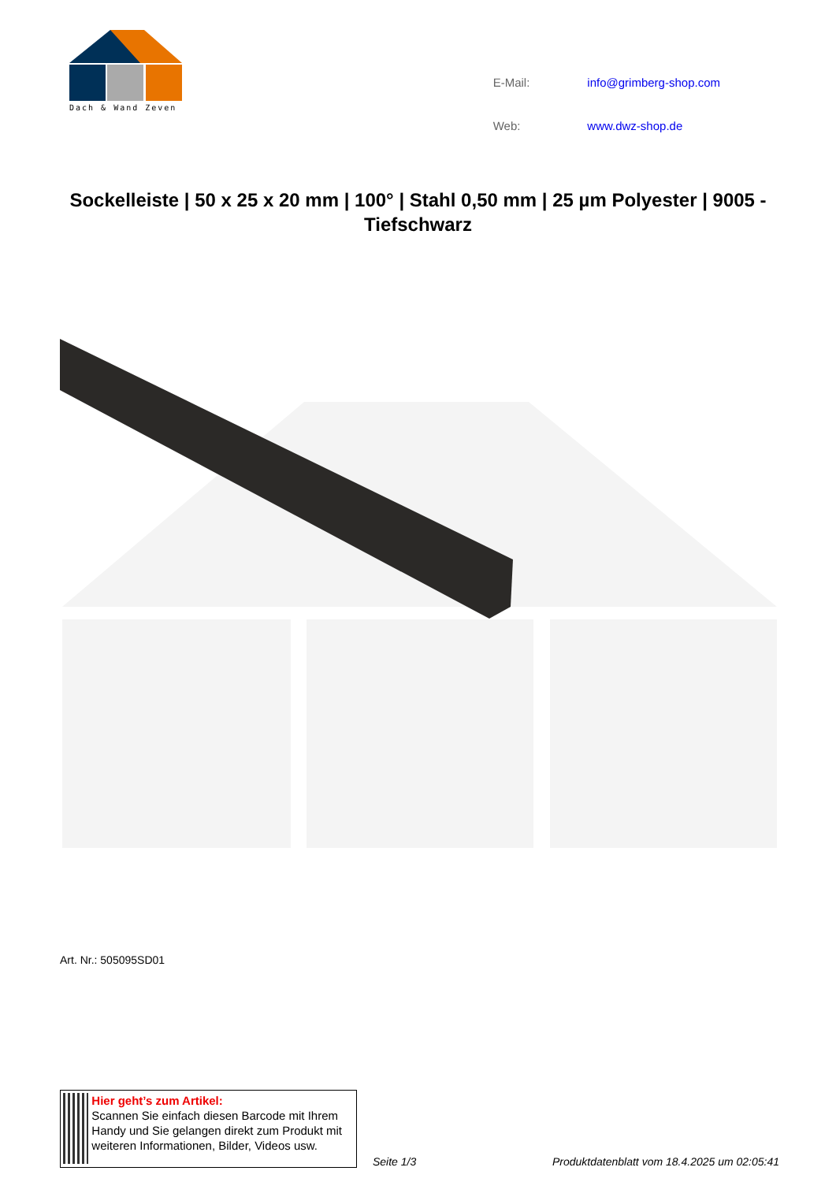Dach & Wand Zeven
| E-Mail: | info@grimberg-shop.com |
| Web: | www.dwz-shop.de |
Sockelleiste | 50 x 25 x 20 mm | 100° | Stahl 0,50 mm | 25 µm Polyester | 9005 - Tiefschwarz
Art. Nr.: 505095SD01
Hier geht’s zum Artikel:
Scannen Sie einfach diesen Barcode mit Ihrem Handy und Sie gelangen direkt zum Produkt mit weiteren Informationen, Bilder, Videos usw.
Seite 1/3 Produktdatenblatt vom 18.4.2025 um 02:05:41